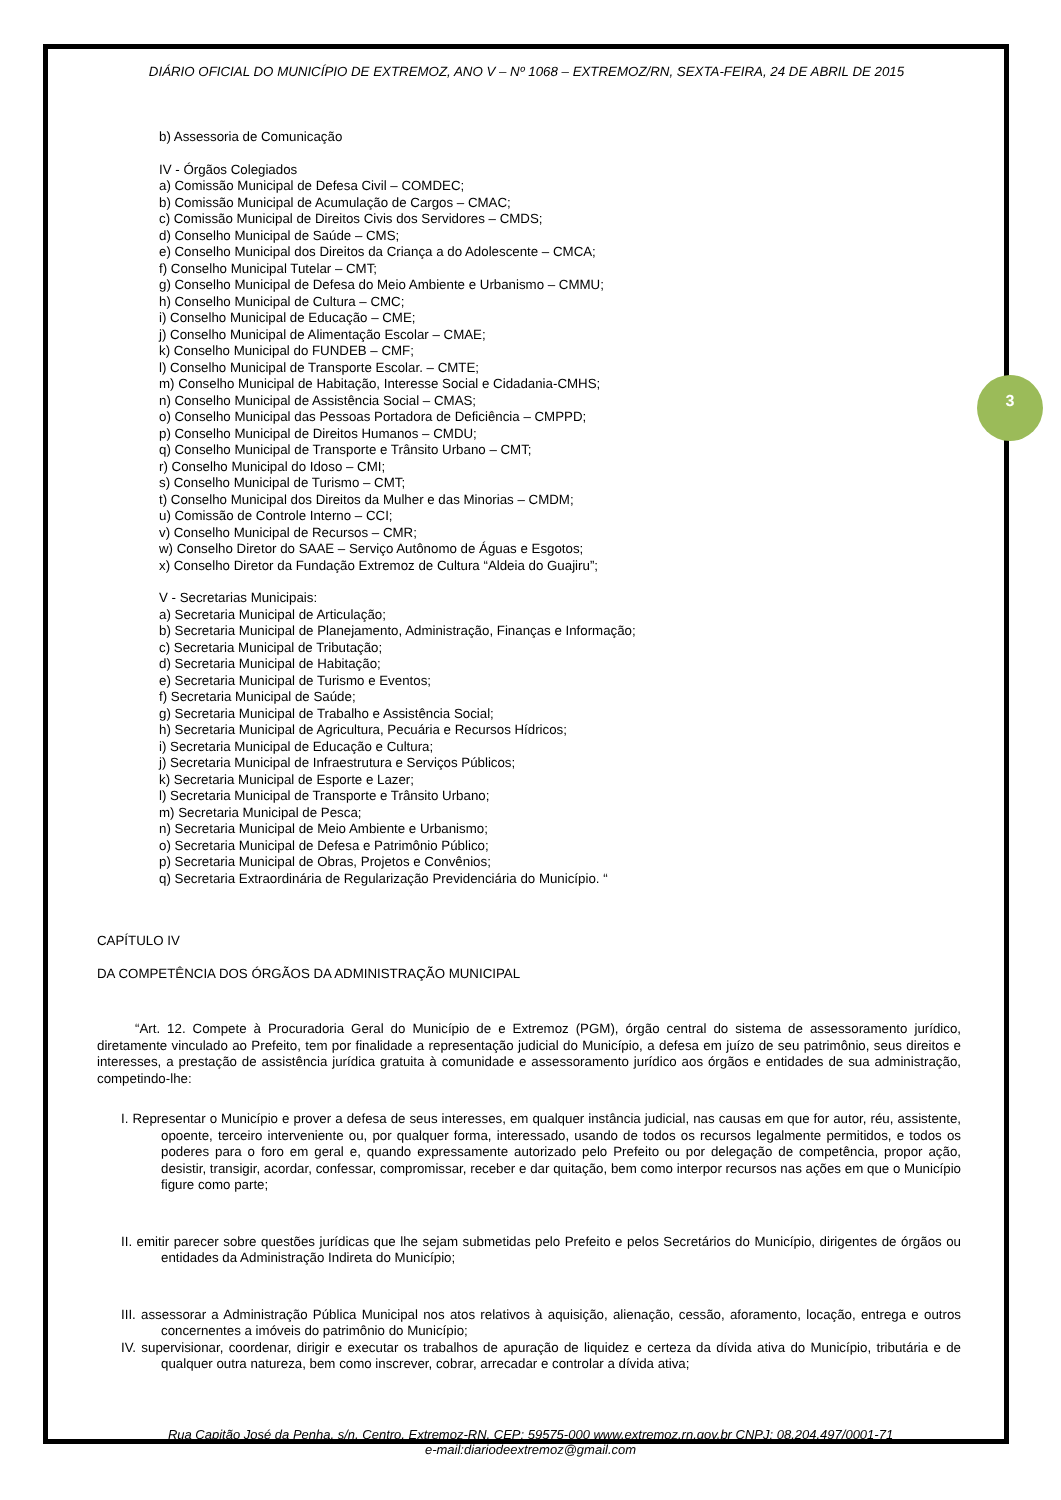3
DIÁRIO OFICIAL DO MUNICÍPIO DE EXTREMOZ, ANO V – Nº 1068 – EXTREMOZ/RN, SEXTA-FEIRA, 24 DE ABRIL DE 2015
b) Assessoria de Comunicação
IV - Órgãos Colegiados
a) Comissão Municipal de Defesa Civil – COMDEC;
b) Comissão Municipal de Acumulação de Cargos – CMAC;
c) Comissão Municipal de Direitos Civis dos Servidores – CMDS;
d) Conselho Municipal de Saúde – CMS;
e) Conselho Municipal dos Direitos da Criança a do Adolescente – CMCA;
f) Conselho Municipal Tutelar – CMT;
g) Conselho Municipal de Defesa do Meio Ambiente e Urbanismo – CMMU;
h) Conselho Municipal de Cultura – CMC;
i) Conselho Municipal de Educação – CME;
j) Conselho Municipal de Alimentação Escolar – CMAE;
k) Conselho Municipal do FUNDEB – CMF;
l) Conselho Municipal de Transporte Escolar. – CMTE;
m) Conselho Municipal de Habitação, Interesse Social e Cidadania-CMHS;
n) Conselho Municipal de Assistência Social – CMAS;
o) Conselho Municipal das Pessoas Portadora de Deficiência – CMPPD;
p) Conselho Municipal de Direitos Humanos – CMDU;
q) Conselho Municipal de Transporte e Trânsito Urbano – CMT;
r) Conselho Municipal do Idoso – CMI;
s) Conselho Municipal de Turismo – CMT;
t) Conselho Municipal dos Direitos da Mulher e das Minorias – CMDM;
u) Comissão de Controle Interno – CCI;
v) Conselho Municipal de Recursos – CMR;
w) Conselho Diretor do SAAE – Serviço Autônomo de Águas e Esgotos;
x) Conselho Diretor da Fundação Extremoz de Cultura “Aldeia do Guajiru”;
V - Secretarias Municipais:
a) Secretaria Municipal de Articulação;
b) Secretaria Municipal de Planejamento, Administração, Finanças e Informação;
c) Secretaria Municipal de Tributação;
d) Secretaria Municipal de Habitação;
e) Secretaria Municipal de Turismo e Eventos;
f) Secretaria Municipal de Saúde;
g) Secretaria Municipal de Trabalho e Assistência Social;
h) Secretaria Municipal de Agricultura, Pecuária e Recursos Hídricos;
i) Secretaria Municipal de Educação e Cultura;
j) Secretaria Municipal de Infraestrutura e Serviços Públicos;
k) Secretaria Municipal de Esporte e Lazer;
l) Secretaria Municipal de Transporte e Trânsito Urbano;
m) Secretaria Municipal de Pesca;
n) Secretaria Municipal de Meio Ambiente e Urbanismo;
o) Secretaria Municipal de Defesa e Patrimônio Público;
p) Secretaria Municipal de Obras, Projetos e Convênios;
q) Secretaria Extraordinária de Regularização Previdenciária do Município. “
CAPÍTULO IV
DA COMPETÊNCIA DOS ÓRGÃOS DA ADMINISTRAÇÃO MUNICIPAL
“Art. 12. Compete à Procuradoria Geral do Município de e Extremoz (PGM), órgão central do sistema de assessoramento jurídico, diretamente vinculado ao Prefeito, tem por finalidade a representação judicial do Município, a defesa em juízo de seu patrimônio, seus direitos e interesses, a prestação de assistência jurídica gratuita à comunidade e assessoramento jurídico aos órgãos e entidades de sua administração, competindo-lhe:
I. Representar o Município e prover a defesa de seus interesses, em qualquer instância judicial, nas causas em que for autor, réu, assistente, opoente, terceiro interveniente ou, por qualquer forma, interessado, usando de todos os recursos legalmente permitidos, e todos os poderes para o foro em geral e, quando expressamente autorizado pelo Prefeito ou por delegação de competência, propor ação, desistir, transigir, acordar, confessar, compromissar, receber e dar quitação, bem como interpor recursos nas ações em que o Município figure como parte;
II. emitir parecer sobre questões jurídicas que lhe sejam submetidas pelo Prefeito e pelos Secretários do Município, dirigentes de órgãos ou entidades da Administração Indireta do Município;
III. assessorar a Administração Pública Municipal nos atos relativos à aquisição, alienação, cessão, aforamento, locação, entrega e outros concernentes a imóveis do patrimônio do Município;
IV. supervisionar, coordenar, dirigir e executar os trabalhos de apuração de liquidez e certeza da dívida ativa do Município, tributária e de qualquer outra natureza, bem como inscrever, cobrar, arrecadar e controlar a dívida ativa;
Rua Capitão José da Penha, s/n, Centro, Extremoz-RN, CEP: 59575-000 www.extremoz.rn.gov.br CNPJ: 08.204.497/0001-71
e-mail:diariodeextremoz@gmail.com